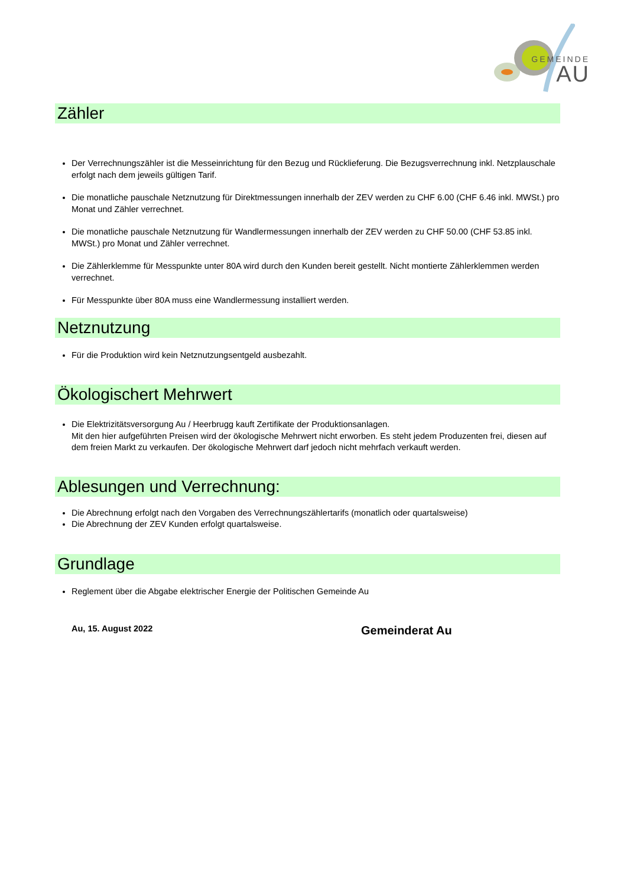GEMEINDE
AU
Zähler
Der Verrechnungszähler ist die Messeinrichtung für den Bezug und Rücklieferung. Die Bezugsverrechnung inkl. Netzplauschale erfolgt nach dem jeweils gültigen Tarif.
Die monatliche pauschale Netznutzung für Direktmessungen innerhalb der ZEV werden zu CHF 6.00 (CHF 6.46 inkl. MWSt.) pro Monat und Zähler verrechnet.
Die monatliche pauschale Netznutzung für Wandlermessungen innerhalb der ZEV werden zu CHF 50.00 (CHF 53.85 inkl. MWSt.) pro Monat und Zähler verrechnet.
Die Zählerklemme für Messpunkte unter 80A wird durch den Kunden bereit gestellt. Nicht montierte Zählerklemmen werden verrechnet.
Für Messpunkte über 80A muss eine Wandlermessung installiert werden.
Netznutzung
Für die Produktion wird kein Netznutzungsentgeld ausbezahlt.
Ökologischert Mehrwert
Die Elektrizitätsversorgung Au / Heerbrugg kauft Zertifikate der Produktionsanlagen.
Mit den hier aufgeführten Preisen wird der ökologische Mehrwert nicht erworben. Es steht jedem Produzenten frei, diesen auf dem freien Markt zu verkaufen. Der ökologische Mehrwert darf jedoch nicht mehrfach verkauft werden.
Ablesungen und Verrechnung:
Die Abrechnung erfolgt nach den Vorgaben des Verrechnungszählertarifs (monatlich oder quartalsweise)
Die Abrechnung der ZEV Kunden erfolgt quartalsweise.
Grundlage
Reglement über die Abgabe elektrischer Energie der Politischen Gemeinde Au
Au, 15. August 2022 Gemeinderat Au